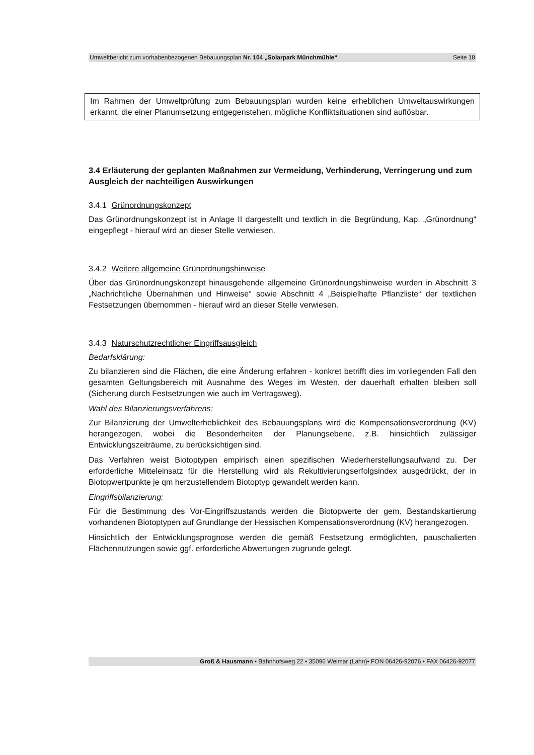Umweltbericht zum vorhabenbezogenen Bebauungsplan Nr. 104 „Solarpark Münchmühle“Seite 18
Im Rahmen der Umweltprüfung zum Bebauungsplan wurden keine erheblichen Umweltauswirkungen erkannt, die einer Planumsetzung entgegenstehen, mögliche Konfliktsituationen sind auflösbar.
3.4 Erläuterung der geplanten Maßnahmen zur Vermeidung, Verhinderung, Verringerung und zum Ausgleich der nachteiligen Auswirkungen
3.4.1 Grünordnungskonzept
Das Grünordnungskonzept ist in Anlage II dargestellt und textlich in die Begründung, Kap. „Grünordnung“ eingepflegt - hierauf wird an dieser Stelle verwiesen.
3.4.2 Weitere allgemeine Grünordnungshinweise
Über das Grünordnungskonzept hinausgehende allgemeine Grünordnungshinweise wurden in Abschnitt 3 „Nachrichtliche Übernahmen und Hinweise“ sowie Abschnitt 4 „Beispielhafte Pflanzliste“ der textlichen Festsetzungen übernommen - hierauf wird an dieser Stelle verwiesen.
3.4.3 Naturschutzrechtlicher Eingriffsausgleich
Bedarfsklärung:
Zu bilanzieren sind die Flächen, die eine Änderung erfahren - konkret betrifft dies im vorliegenden Fall den gesamten Geltungsbereich mit Ausnahme des Weges im Westen, der dauerhaft erhalten bleiben soll (Sicherung durch Festsetzungen wie auch im Vertragsweg).
Wahl des Bilanzierungsverfahrens:
Zur Bilanzierung der Umwelterheblichkeit des Bebauungsplans wird die Kompensationsverordnung (KV) herangezogen, wobei die Besonderheiten der Planungsebene, z.B. hinsichtlich zulässiger Entwicklungszeiträume, zu berücksichtigen sind.
Das Verfahren weist Biotoptypen empirisch einen spezifischen Wiederherstellungsaufwand zu. Der erforderliche Mitteleinsatz für die Herstellung wird als Rekultivierungserfolgsindex ausgedrückt, der in Biotopwertpunkte je qm herzustellendem Biotoptyp gewandelt werden kann.
Eingriffsbilanzierung:
Für die Bestimmung des Vor-Eingriffszustands werden die Biotopwerte der gem. Bestandskartierung vorhandenen Biotoptypen auf Grundlange der Hessischen Kompensationsverordnung (KV) herangezogen.
Hinsichtlich der Entwicklungsprognose werden die gemäß Festsetzung ermöglichten, pauschalierten Flächennutzungen sowie ggf. erforderliche Abwertungen zugrunde gelegt.
Groß & Hausmann • Bahnhofsweg 22 • 35096 Weimar (Lahn)• FON 06426-92076 • FAX 06426-92077